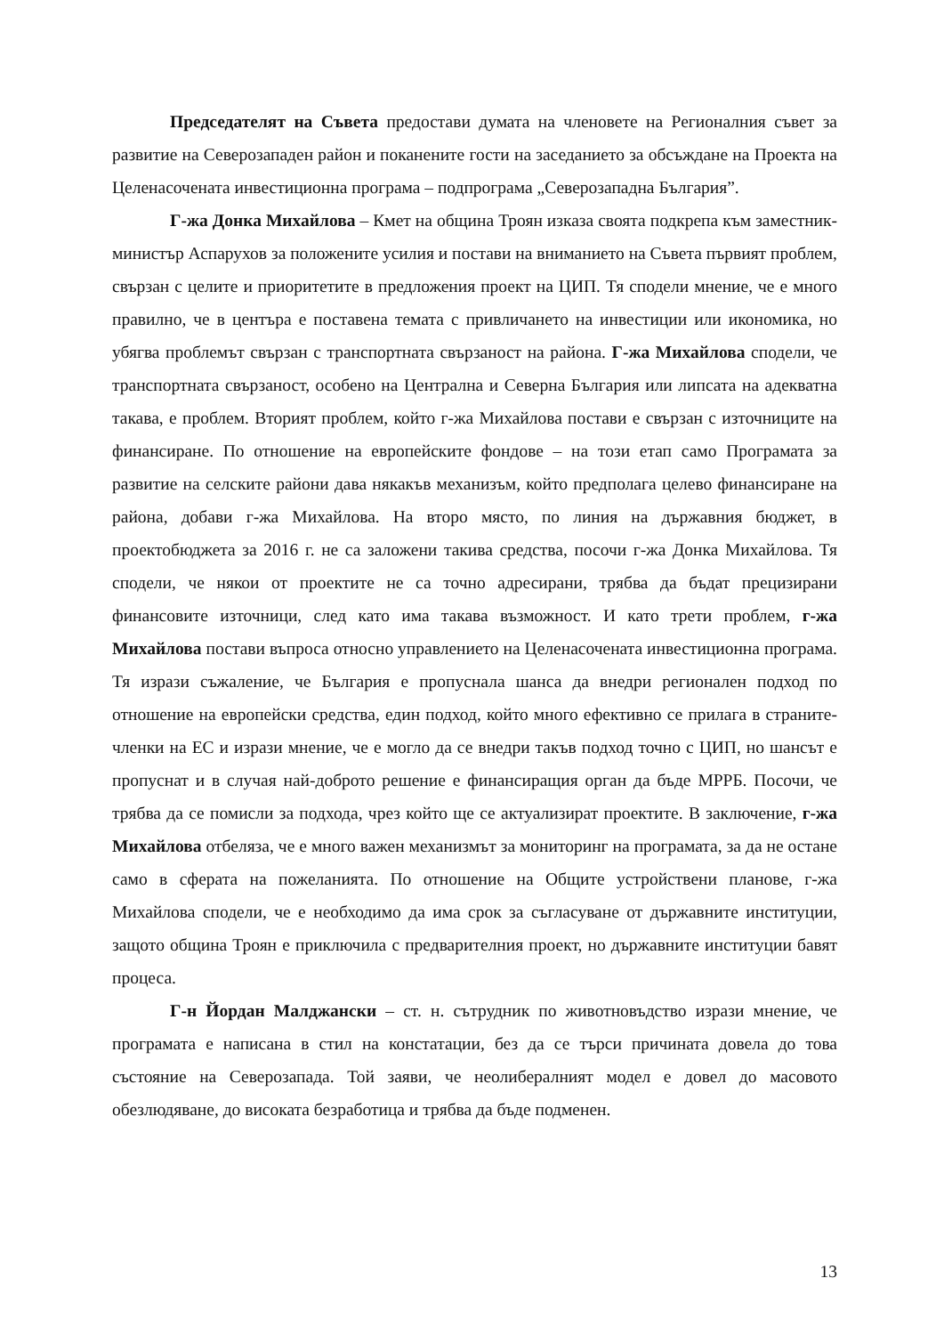Председателят на Съвета предостави думата на членовете на Регионалния съвет за развитие на Северозападен район и поканените гости на заседанието за обсъждане на Проекта на Целенасочената инвестиционна програма – подпрограма „Северозападна България”.
Г-жа Донка Михайлова – Кмет на община Троян изказа своята подкрепа към заместник-министър Аспарухов за положените усилия и постави на вниманието на Съвета първият проблем, свързан с целите и приоритетите в предложения проект на ЦИП. Тя сподели мнение, че е много правилно, че в центъра е поставена темата с привличането на инвестиции или икономика, но убягва проблемът свързан с транспортната свързаност на района. Г-жа Михайлова сподели, че транспортната свързаност, особено на Централна и Северна България или липсата на адекватна такава, е проблем. Вторият проблем, който г-жа Михайлова постави е свързан с източниците на финансиране. По отношение на европейските фондове – на този етап само Програмата за развитие на селските райони дава някакъв механизъм, който предполага целево финансиране на района, добави г-жа Михайлова. На второ място, по линия на държавния бюджет, в проектобюджета за 2016 г. не са заложени такива средства, посочи г-жа Донка Михайлова. Тя сподели, че някои от проектите не са точно адресирани, трябва да бъдат прецизирани финансовите източници, след като има такава възможност. И като трети проблем, г-жа Михайлова постави въпроса относно управлението на Целенасочената инвестиционна програма. Тя изрази съжаление, че България е пропуснала шанса да внедри регионален подход по отношение на европейски средства, един подход, който много ефективно се прилага в страните-членки на ЕС и изрази мнение, че е могло да се внедри такъв подход точно с ЦИП, но шансът е пропуснат и в случая най-доброто решение е финансиращия орган да бъде МРРБ. Посочи, че трябва да се помисли за подхода, чрез който ще се актуализират проектите. В заключение, г-жа Михайлова отбеляза, че е много важен механизмът за мониторинг на програмата, за да не остане само в сферата на пожеланията. По отношение на Общите устройствени планове, г-жа Михайлова сподели, че е необходимо да има срок за съгласуване от държавните институции, защото община Троян е приключила с предварителния проект, но държавните институции бавят процеса.
Г-н Йордан Малджански – ст. н. сътрудник по животновъдство изрази мнение, че програмата е написана в стил на констатации, без да се търси причината довела до това състояние на Северозапада. Той заяви, че неолибералният модел е довел до масовото обезлюдяване, до високата безработица и трябва да бъде подменен.
13